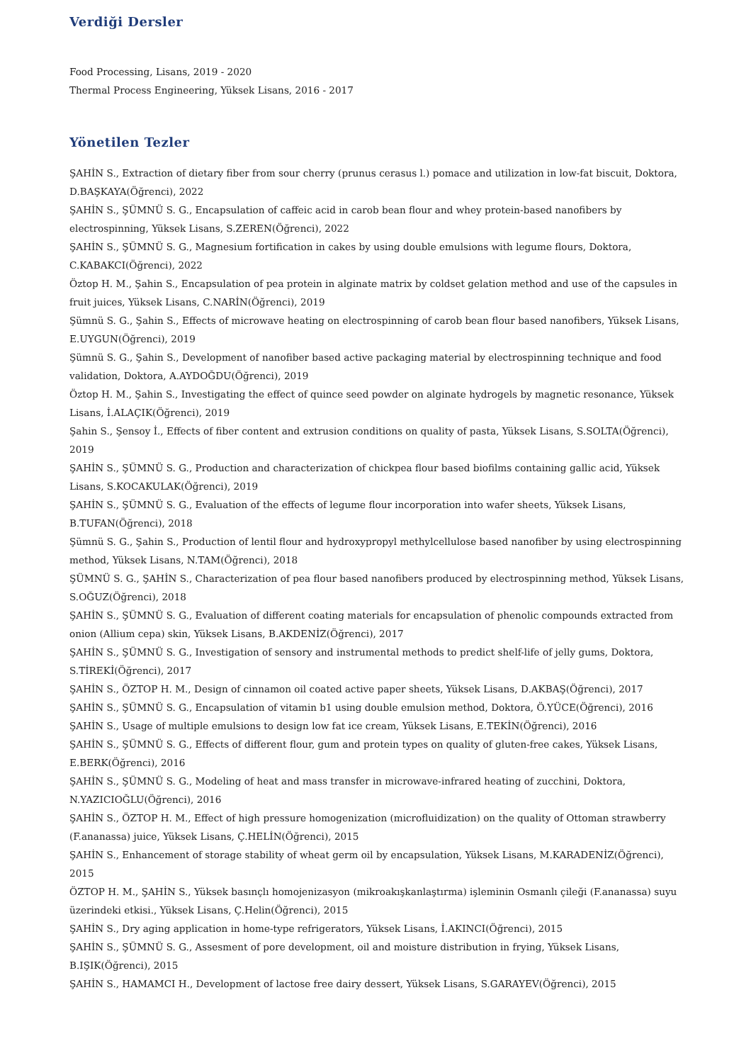Verdiği Dersler
Food Processing, Lisans, 2019 - 2020
Thermal Process Engineering, Yüksek Lisans, 2016 - 2017
Yönetilen Tezler
ŞAHİN S., Extraction of dietary fiber from sour cherry (prunus cerasus l.) pomace and utilization in low-fat biscuit, Doktora, D.BAŞKAYA(Öğrenci), 2022
ŞAHİN S., ŞÜMNÜ S. G., Encapsulation of caffeic acid in carob bean flour and whey protein-based nanofibers by electrospinning, Yüksek Lisans, S.ZEREN(Öğrenci), 2022
ŞAHİN S., ŞÜMNÜ S. G., Magnesium fortification in cakes by using double emulsions with legume flours, Doktora, C.KABAKCI(Öğrenci), 2022
Öztop H. M., Şahin S., Encapsulation of pea protein in alginate matrix by coldset gelation method and use of the capsules in fruit juices, Yüksek Lisans, C.NARİN(Öğrenci), 2019
Şümnü S. G., Şahin S., Effects of microwave heating on electrospinning of carob bean flour based nanofibers, Yüksek Lisans, E.UYGUN(Öğrenci), 2019
Şümnü S. G., Şahin S., Development of nanofiber based active packaging material by electrospinning technique and food validation, Doktora, A.AYDOĞDU(Öğrenci), 2019
Öztop H. M., Şahin S., Investigating the effect of quince seed powder on alginate hydrogels by magnetic resonance, Yüksek Lisans, İ.ALAÇIK(Öğrenci), 2019
Şahin S., Şensoy İ., Effects of fiber content and extrusion conditions on quality of pasta, Yüksek Lisans, S.SOLTA(Öğrenci), 2019
ŞAHİN S., ŞÜMNÜ S. G., Production and characterization of chickpea flour based biofilms containing gallic acid, Yüksek Lisans, S.KOCAKULAK(Öğrenci), 2019
ŞAHİN S., ŞÜMNÜ S. G., Evaluation of the effects of legume flour incorporation into wafer sheets, Yüksek Lisans, B.TUFAN(Öğrenci), 2018
Şümnü S. G., Şahin S., Production of lentil flour and hydroxypropyl methylcellulose based nanofiber by using electrospinning method, Yüksek Lisans, N.TAM(Öğrenci), 2018
ŞÜMNÜ S. G., ŞAHİN S., Characterization of pea flour based nanofibers produced by electrospinning method, Yüksek Lisans, S.OĞUZ(Öğrenci), 2018
ŞAHİN S., ŞÜMNÜ S. G., Evaluation of different coating materials for encapsulation of phenolic compounds extracted from onion (Allium cepa) skin, Yüksek Lisans, B.AKDENİZ(Öğrenci), 2017
ŞAHİN S., ŞÜMNÜ S. G., Investigation of sensory and instrumental methods to predict shelf-life of jelly gums, Doktora, S.TİREKİ(Öğrenci), 2017
ŞAHİN S., ÖZTOP H. M., Design of cinnamon oil coated active paper sheets, Yüksek Lisans, D.AKBAŞ(Öğrenci), 2017
ŞAHİN S., ŞÜMNÜ S. G., Encapsulation of vitamin b1 using double emulsion method, Doktora, Ö.YÜCE(Öğrenci), 2016
ŞAHİN S., Usage of multiple emulsions to design low fat ice cream, Yüksek Lisans, E.TEKİN(Öğrenci), 2016
ŞAHİN S., ŞÜMNÜ S. G., Effects of different flour, gum and protein types on quality of gluten-free cakes, Yüksek Lisans, E.BERK(Öğrenci), 2016
ŞAHİN S., ŞÜMNÜ S. G., Modeling of heat and mass transfer in microwave-infrared heating of zucchini, Doktora, N.YAZICIOĞLU(Öğrenci), 2016
ŞAHİN S., ÖZTOP H. M., Effect of high pressure homogenization (microfluidization) on the quality of Ottoman strawberry (F.ananassa) juice, Yüksek Lisans, Ç.HELİN(Öğrenci), 2015
ŞAHİN S., Enhancement of storage stability of wheat germ oil by encapsulation, Yüksek Lisans, M.KARADENİZ(Öğrenci), 2015
ÖZTOP H. M., ŞAHİN S., Yüksek basınçlı homojenizasyon (mikroakışkanlaştırma) işleminin Osmanlı çileği (F.ananassa) suyu üzerindeki etkisi., Yüksek Lisans, Ç.Helin(Öğrenci), 2015
ŞAHİN S., Dry aging application in home-type refrigerators, Yüksek Lisans, İ.AKINCI(Öğrenci), 2015
ŞAHİN S., ŞÜMNÜ S. G., Assesment of pore development, oil and moisture distribution in frying, Yüksek Lisans, B.IŞIK(Öğrenci), 2015
ŞAHİN S., HAMAMCI H., Development of lactose free dairy dessert, Yüksek Lisans, S.GARAYEV(Öğrenci), 2015